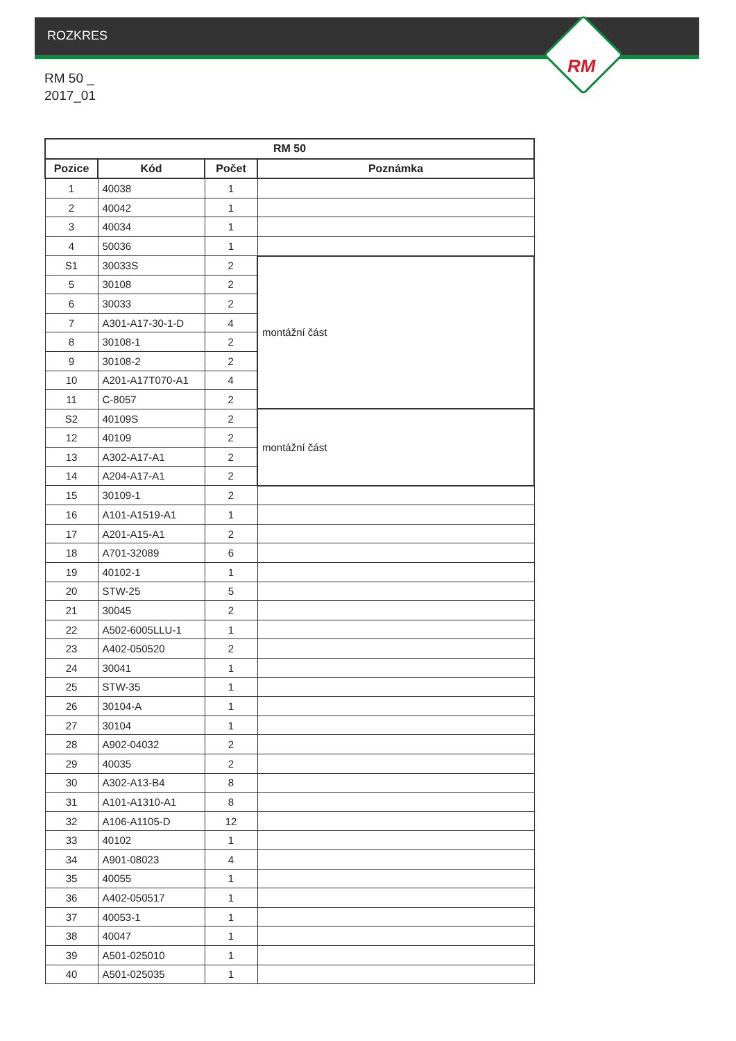ROZKRES
RM
RM 50 _
2017_01
| RM 50 | | | |
| --- | --- | --- | --- |
| Pozice | Kód | Počet | Poznámka |
| 1 | 40038 | 1 | |
| 2 | 40042 | 1 | |
| 3 | 40034 | 1 | |
| 4 | 50036 | 1 | |
| S1 | 30033S | 2 | montážní část |
| 5 | 30108 | 2 | |
| 6 | 30033 | 2 | |
| 7 | A301-A17-30-1-D | 4 | |
| 8 | 30108-1 | 2 | |
| 9 | 30108-2 | 2 | |
| 10 | A201-A17T070-A1 | 4 | |
| 11 | C-8057 | 2 | |
| S2 | 40109S | 2 | montážní část |
| 12 | 40109 | 2 | |
| 13 | A302-A17-A1 | 2 | |
| 14 | A204-A17-A1 | 2 | |
| 15 | 30109-1 | 2 | |
| 16 | A101-A1519-A1 | 1 | |
| 17 | A201-A15-A1 | 2 | |
| 18 | A701-32089 | 6 | |
| 19 | 40102-1 | 1 | |
| 20 | STW-25 | 5 | |
| 21 | 30045 | 2 | |
| 22 | A502-6005LLU-1 | 1 | |
| 23 | A402-050520 | 2 | |
| 24 | 30041 | 1 | |
| 25 | STW-35 | 1 | |
| 26 | 30104-A | 1 | |
| 27 | 30104 | 1 | |
| 28 | A902-04032 | 2 | |
| 29 | 40035 | 2 | |
| 30 | A302-A13-B4 | 8 | |
| 31 | A101-A1310-A1 | 8 | |
| 32 | A106-A1105-D | 12 | |
| 33 | 40102 | 1 | |
| 34 | A901-08023 | 4 | |
| 35 | 40055 | 1 | |
| 36 | A402-050517 | 1 | |
| 37 | 40053-1 | 1 | |
| 38 | 40047 | 1 | |
| 39 | A501-025010 | 1 | |
| 40 | A501-025035 | 1 | |